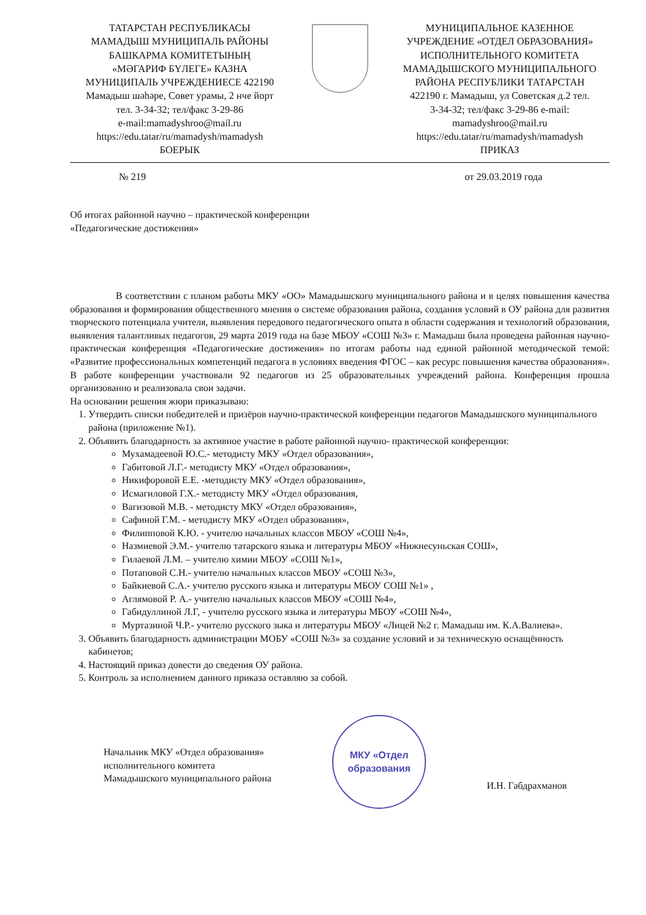ТАТАРСТАН РЕСПУБЛИКАСЫ
МАМАДЫШ МУНИЦИПАЛЬ РАЙОНЫ
БАШКАРМА КОМИТЕТЫНЫҢ
«МӘГАРИФ БҮЛЕГЕ» КАЗНА
МУНИЦИПАЛЬ УЧРЕЖДЕНИЕСЕ 422190
Мамадыш шәһәре, Совет урамы, 2 нче йорт
тел. 3-34-32; тел/факс 3-29-86
e-mail:mamadyshroo@mail.ru
https://edu.tatar/ru/mamadysh/mamadysh
БОЕРЫК
МУНИЦИПАЛЬНОЕ КАЗЕННОЕ
УЧРЕЖДЕНИЕ «ОТДЕЛ ОБРАЗОВАНИЯ»
ИСПОЛНИТЕЛЬНОГО КОМИТЕТА
МАМАДЫШСКОГО МУНИЦИПАЛЬНОГО
РАЙОНА РЕСПУБЛИКИ ТАТАРСТАН
422190 г. Мамадыш, ул Советская д.2 тел.
3-34-32; тел/факс 3-29-86 e-mail:
mamadyshroo@mail.ru
https://edu.tatar/ru/mamadysh/mamadysh
ПРИКАЗ
№ 219 от 29.03.2019 года
Об итогах районной научно – практической конференции
«Педагогические достижения»
В соответствии с планом работы МКУ «ОО» Мамадышского муниципального района и в целях повышения качества образования и формирования общественного мнения о системе образования района, создания условий в ОУ района для развития творческого потенциала учителя, выявления передового педагогического опыта в области содержания и технологий образования, выявления талантливых педагогов, 29 марта 2019 года на базе МБОУ «СОШ №3» г. Мамадыш была проведена районная научно- практическая конференция «Педагогические достижения» по итогам работы над единой районной методической темой: «Развитие профессиональных компетенций педагога в условиях введения ФГОС – как ресурс повышения качества образования». В работе конференции участвовали 92 педагогов из 25 образовательных учреждений района. Конференция прошла организованно и реализовала свои задачи.
На основании решения жюри приказываю:
1. Утвердить списки победителей и призёров научно-практической конференции педагогов Мамадышского муниципального района (приложение №1).
2. Объявить благодарность за активное участие в работе районной научно- практической конференции:
Мухамадеевой Ю.С.- методисту МКУ «Отдел образования»,
Габитовой Л.Г.- методисту МКУ «Отдел образования»,
Никифоровой Е.Е. -методисту МКУ «Отдел образования»,
Исмагиловой Г.Х.- методисту МКУ «Отдел образования,
Вагизовой М.В. - методисту МКУ «Отдел образования»,
Сафиной Г.М. - методисту МКУ «Отдел образования»,
Филипповой К.Ю. - учителю начальных классов МБОУ «СОШ №4»,
Назмиевой Э.М.- учителю татарского языка и литературы МБОУ «Нижнесуньская СОШ»,
Гилаевой Л.М. – учителю химии МБОУ «СОШ №1»,
Потаповой С.Н.- учителю начальных классов МБОУ «СОШ №3»,
Байкиевой С.А.- учителю русского языка и литературы МБОУ СОШ №1» ,
Аглямовой Р. А.- учителю начальных классов МБОУ «СОШ №4»,
Габидуллиной Л.Г, - учителю русского языка и литературы МБОУ «СОШ №4»,
Муртазиной Ч.Р.- учителю русского зыка и литературы МБОУ «Лицей №2 г. Мамадыш им. К.А.Валиева».
3. Объявить благодарность администрации МОБУ «СОШ №3» за создание условий и за техническую оснащённость кабинетов;
4. Настоящий приказ довести до сведения ОУ района.
5. Контроль за исполнением данного приказа оставляю за собой.
Начальник МКУ «Отдел образования»
исполнительного комитета
Мамадышского муниципального района
МКУ «Отдел
образования
И.Н. Габдрахманов